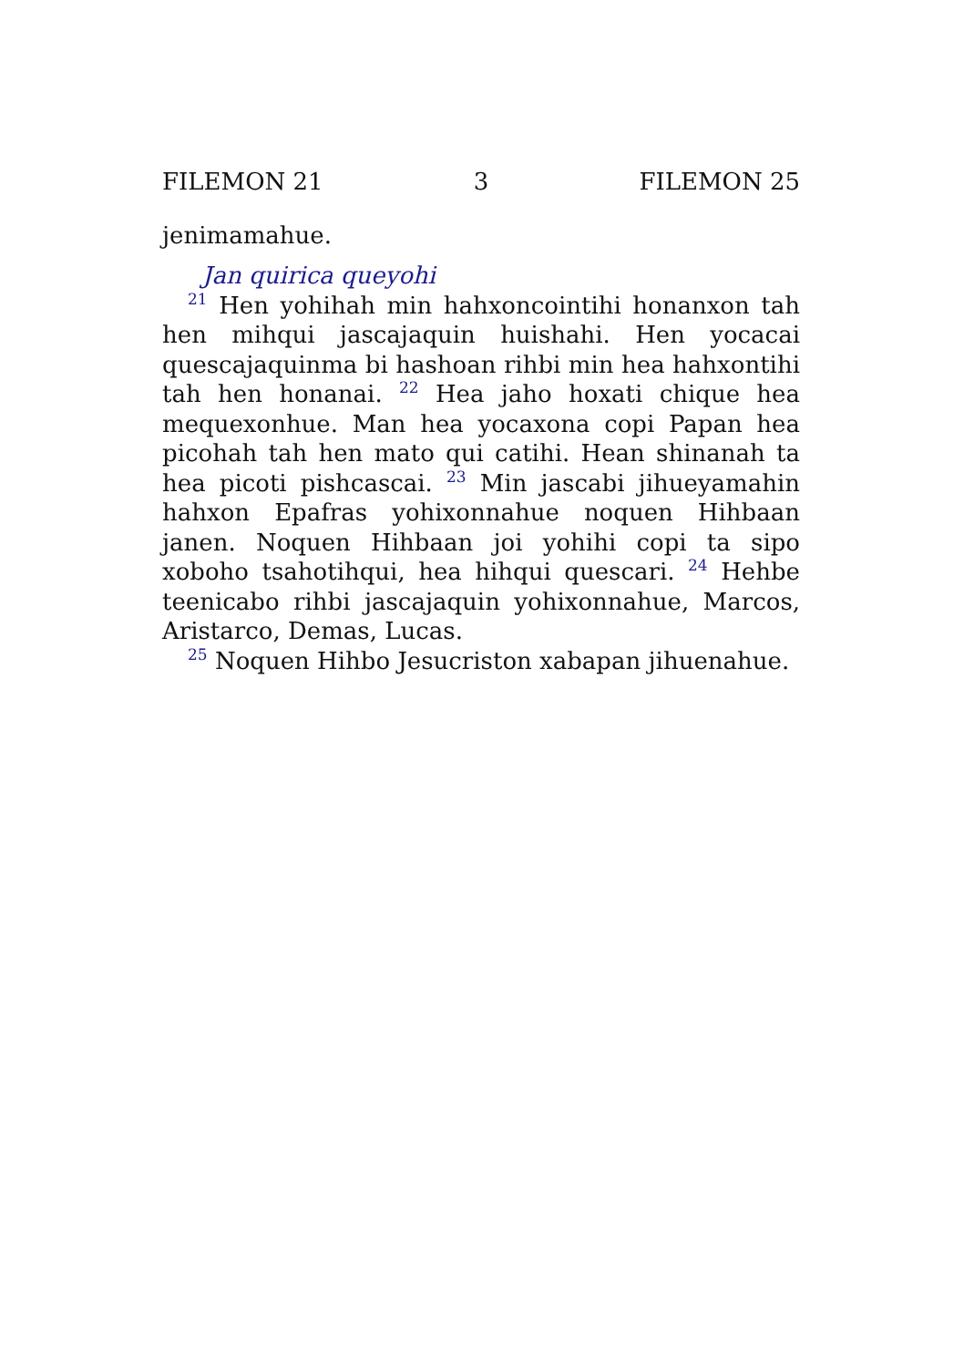FILEMON 21 3 FILEMON 25
jenimamahue.
Jan quirica queyohi
<sup>21</sup> Hen yohihah min hahxoncointihi honanxon tah hen mihqui jascajaquin huishahi. Hen yocacai quescajaquinma bi hashoan rihbi min hea hahxontihi tah hen honanai. <sup>22</sup> Hea jaho hoxati chique hea mequexonhue. Man hea yocaxona copi Papan hea picohah tah hen mato qui catihi. Hean shinanah ta hea picoti pishcascai. <sup>23</sup> Min jascabi jihueyamahin hahxon Epafras yohixonnahue noquen Hihbaan janen. Noquen Hihbaan joi yohihi copi ta sipo xoboho tsahotihqui, hea hihqui quescari. <sup>24</sup> Hehbe teenicabo rihbi jascajaquin yohixonnahue, Marcos, Aristarco, Demas, Lucas.
<sup>25</sup> Noquen Hihbo Jesucriston xabapan jihuenahue.